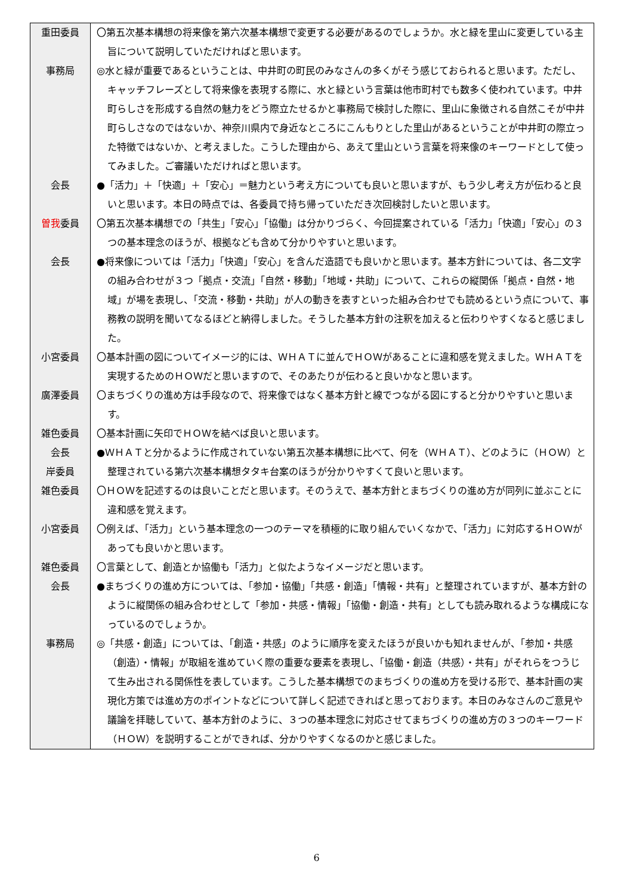| 重田委員 | 〇第五次基本構想の将来像を第六次基本構想で変更する必要があるのでしょうか。水と緑を里山に変更している主旨について説明していただければと思います。 |
| 事務局 | ◎水と緑が重要であるということは、中井町の町民のみなさんの多くがそう感じておられると思います。ただし、キャッチフレーズとして将来像を表現する際に、水と緑という言葉は他市町村でも数多く使われています。中井町らしさを形成する自然の魅力をどう際立たせるかと事務局で検討した際に、里山に象徴される自然こそが中井町らしさなのではないか、神奈川県内で身近なところにこんもりとした里山があるということが中井町の際立った特徴ではないか、と考えました。こうした理由から、あえて里山という言葉を将来像のキーワードとして使ってみました。ご審議いただければと思います。 |
| 会長 | ●「活力」＋「快適」＋「安心」＝魅力という考え方についても良いと思いますが、もう少し考え方が伝わると良いと思います。本日の時点では、各委員で持ち帰っていただき次回検討したいと思います。 |
| 曽我 委員 | 〇第五次基本構想での「共生」「安心」「協働」は分かりづらく、今回提案されている「活力」「快適」「安心」の３つの基本理念のほうが、根拠なども含めて分かりやすいと思います。 |
| 会長 | ●将来像については「活力」「快適」「安心」を含んだ造語でも良いかと思います。基本方針については、各二文字の組み合わせが３つ「拠点・交流」「自然・移動」「地域・共助」について、これらの縦関係「拠点・自然・地域」が場を表現し、「交流・移動・共助」が人の動きを表すといった組み合わせでも読めるという点について、事務教の説明を聞いてなるほどと納得しました。そうした基本方針の注釈を加えると伝わりやすくなると感じました。 |
| 小宮委員 | 〇基本計画の図についてイメージ的には、ＷＨＡＴに並んでＨＯＷがあることに違和感を覚えました。ＷＨＡＴを実現するためのＨＯＷだと思いますので、そのあたりが伝わると良いかなと思います。 |
| 廣澤委員 | 〇まちづくりの進め方は手段なので、将来像ではなく基本方針と線でつながる図にすると分かりやすいと思います。 |
| 雑色委員 | 〇基本計画に矢印でＨＯＷを結べば良いと思います。 |
| 会長 岸委員 | ●ＷＨＡＴと分かるように作成されていない第五次基本構想に比べて、何を（ＷＨＡＴ）、どのように（ＨＯＷ）と整理されている第六次基本構想タタキ台案のほうが分かりやすくて良いと思います。 |
| 雑色委員 | 〇ＨＯＷを記述するのは良いことだと思います。そのうえで、基本方針とまちづくりの進め方が同列に並ぶことに違和感を覚えます。 |
| 小宮委員 | 〇例えば、「活力」という基本理念の一つのテーマを積極的に取り組んでいくなかで、「活力」に対応するＨＯＷがあっても良いかと思います。 |
| 雑色委員 | 〇言葉として、創造とか協働も「活力」と似たようなイメージだと思います。 |
| 会長 | ●まちづくりの進め方については、「参加・協働」「共感・創造」「情報・共有」と整理されていますが、基本方針のように縦関係の組み合わせとして「参加・共感・情報」「協働・創造・共有」としても読み取れるような構成になっているのでしょうか。 |
| 事務局 | ◎「共感・創造」については、「創造・共感」のように順序を変えたほうが良いかも知れませんが、「参加・共感（創造）・情報」が取組を進めていく際の重要な要素を表現し、「協働・創造（共感）・共有」がそれらをつうじて生み出される関係性を表しています。こうした基本構想でのまちづくりの進め方を受ける形で、基本計画の実現化方策では進め方のポイントなどについて詳しく記述できればと思っております。本日のみなさんのご意見や議論を拝聴していて、基本方針のように、３つの基本理念に対応させてまちづくりの進め方の３つのキーワード（ＨＯＷ）を説明することができれば、分かりやすくなるのかと感じました。 |
6